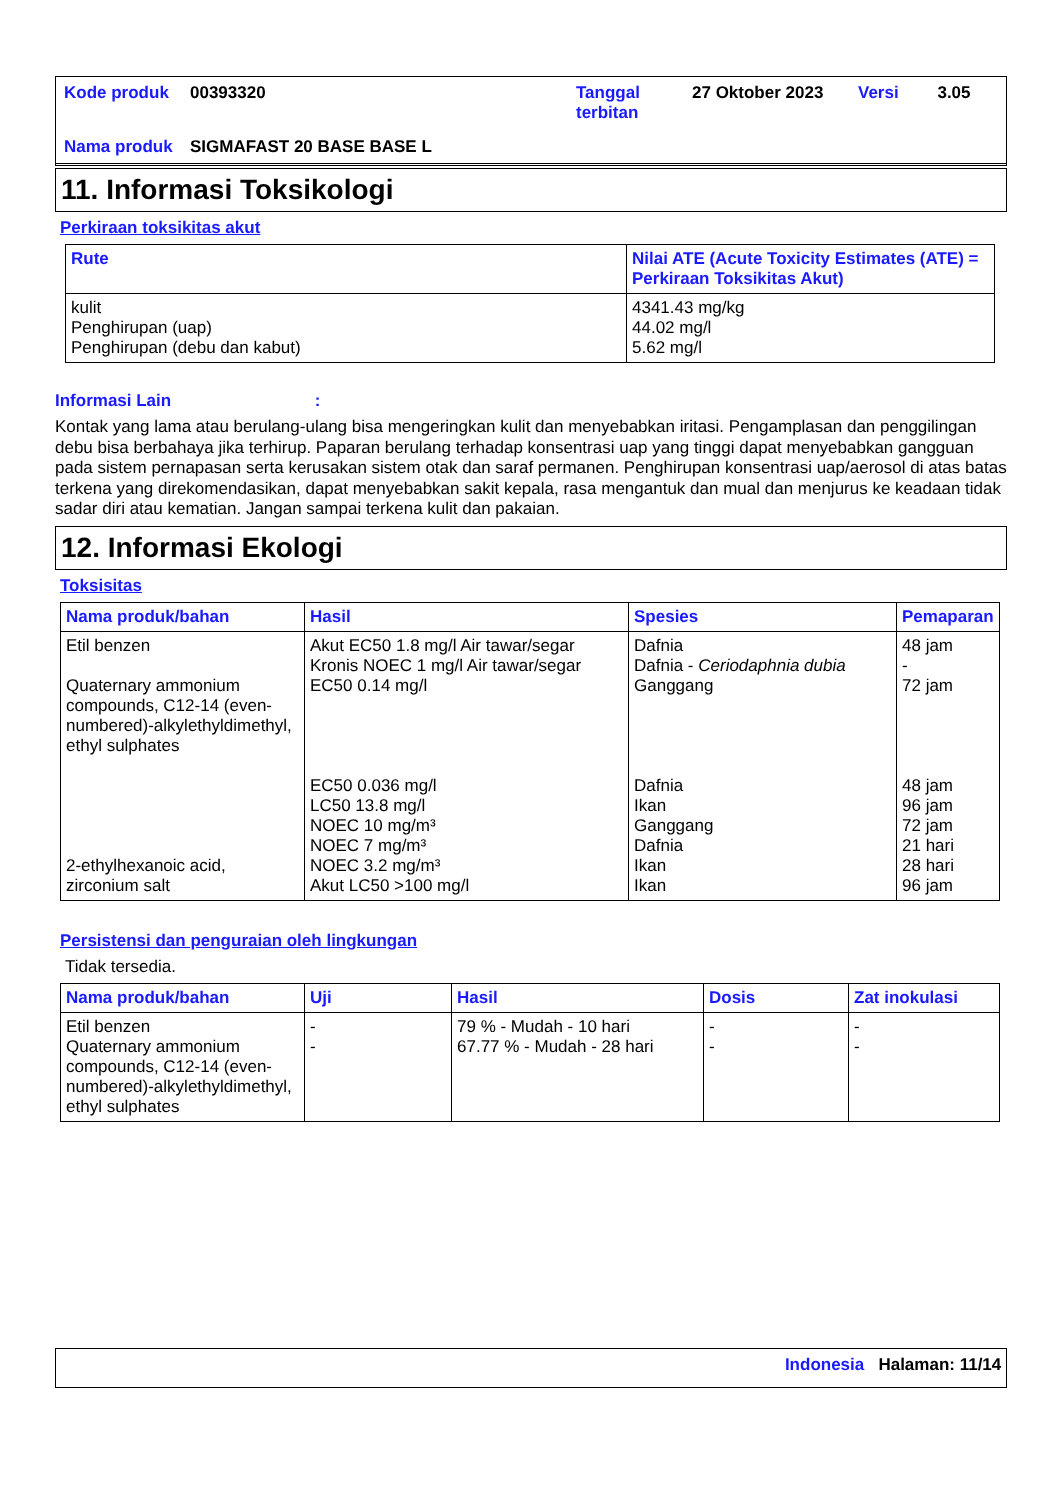| Kode produk | 00393320 | Tanggal terbitan | 27 Oktober 2023 | Versi | 3.05 |
| Nama produk | SIGMAFAST 20 BASE BASE L | | | | |
11. Informasi Toksikologi
Perkiraan toksikitas akut
| Rute | Nilai ATE (Acute Toxicity Estimates (ATE) = Perkiraan Toksikitas Akut) |
| --- | --- |
| kulit Penghirupan (uap) Penghirupan (debu dan kabut) | 4341.43 mg/kg 44.02 mg/l 5.62 mg/l |
Informasi Lain :
Kontak yang lama atau berulang-ulang bisa mengeringkan kulit dan menyebabkan iritasi. Pengamplasan dan penggilingan debu bisa berbahaya jika terhirup. Paparan berulang terhadap konsentrasi uap yang tinggi dapat menyebabkan gangguan pada sistem pernapasan serta kerusakan sistem otak dan saraf permanen. Penghirupan konsentrasi uap/aerosol di atas batas terkena yang direkomendasikan, dapat menyebabkan sakit kepala, rasa mengantuk dan mual dan menjurus ke keadaan tidak sadar diri atau kematian. Jangan sampai terkena kulit dan pakaian.
12. Informasi Ekologi
Toksisitas
| Nama produk/bahan | Hasil | Spesies | Pemaparan |
| --- | --- | --- | --- |
| Etil benzen Quaternary ammonium compounds, C12-14 (even-numbered)-alkylethyldimethyl, ethyl sulphates 2-ethylhexanoic acid, zirconium salt | Akut EC50 1.8 mg/l Air tawar/segar Kronis NOEC 1 mg/l Air tawar/segar EC50 0.14 mg/l EC50 0.036 mg/l LC50 13.8 mg/l NOEC 10 mg/m³ NOEC 7 mg/m³ NOEC 3.2 mg/m³ Akut LC50 >100 mg/l | Dafnia Dafnia - Ceriodaphnia dubia Ganggang Dafnia Ikan Ganggang Dafnia Ikan Ikan | 48 jam - 72 jam 48 jam 96 jam 72 jam 21 hari 28 hari 96 jam |
Persistensi dan penguraian oleh lingkungan
Tidak tersedia.
| Nama produk/bahan | Uji | Hasil | Dosis | Zat inokulasi |
| --- | --- | --- | --- | --- |
| Etil benzen Quaternary ammonium compounds, C12-14 (even-numbered)-alkylethyldimethyl, ethyl sulphates | - - | 79 % - Mudah - 10 hari 67.77 % - Mudah - 28 hari | - - | - - |
Indonesia Halaman: 11/14